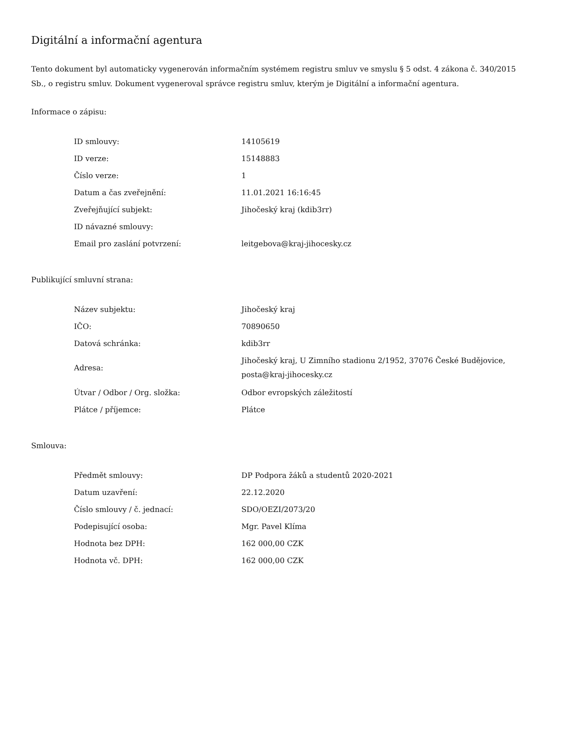Digitální a informační agentura
Tento dokument byl automaticky vygenerován informačním systémem registru smluv ve smyslu § 5 odst. 4 zákona č. 340/2015 Sb., o registru smluv. Dokument vygeneroval správce registru smluv, kterým je Digitální a informační agentura.
Informace o zápisu:
| ID smlouvy: | 14105619 |
| ID verze: | 15148883 |
| Číslo verze: | 1 |
| Datum a čas zveřejnění: | 11.01.2021 16:16:45 |
| Zveřejňující subjekt: | Jihočeský kraj (kdib3rr) |
| ID návazné smlouvy: | |
| Email pro zaslání potvrzení: | leitgebova@kraj-jihocesky.cz |
Publikující smluvní strana:
| Název subjektu: | Jihočeský kraj |
| IČO: | 70890650 |
| Datová schránka: | kdib3rr |
| Adresa: | Jihočeský kraj, U Zimního stadionu 2/1952, 37076 České Budějovice, posta@kraj-jihocesky.cz |
| Útvar / Odbor / Org. složka: | Odbor evropských záležitostí |
| Plátce / příjemce: | Plátce |
Smlouva:
| Předmět smlouvy: | DP Podpora žáků a studentů 2020-2021 |
| Datum uzavření: | 22.12.2020 |
| Číslo smlouvy / č. jednací: | SDO/OEZI/2073/20 |
| Podepisující osoba: | Mgr. Pavel Klíma |
| Hodnota bez DPH: | 162 000,00 CZK |
| Hodnota vč. DPH: | 162 000,00 CZK |